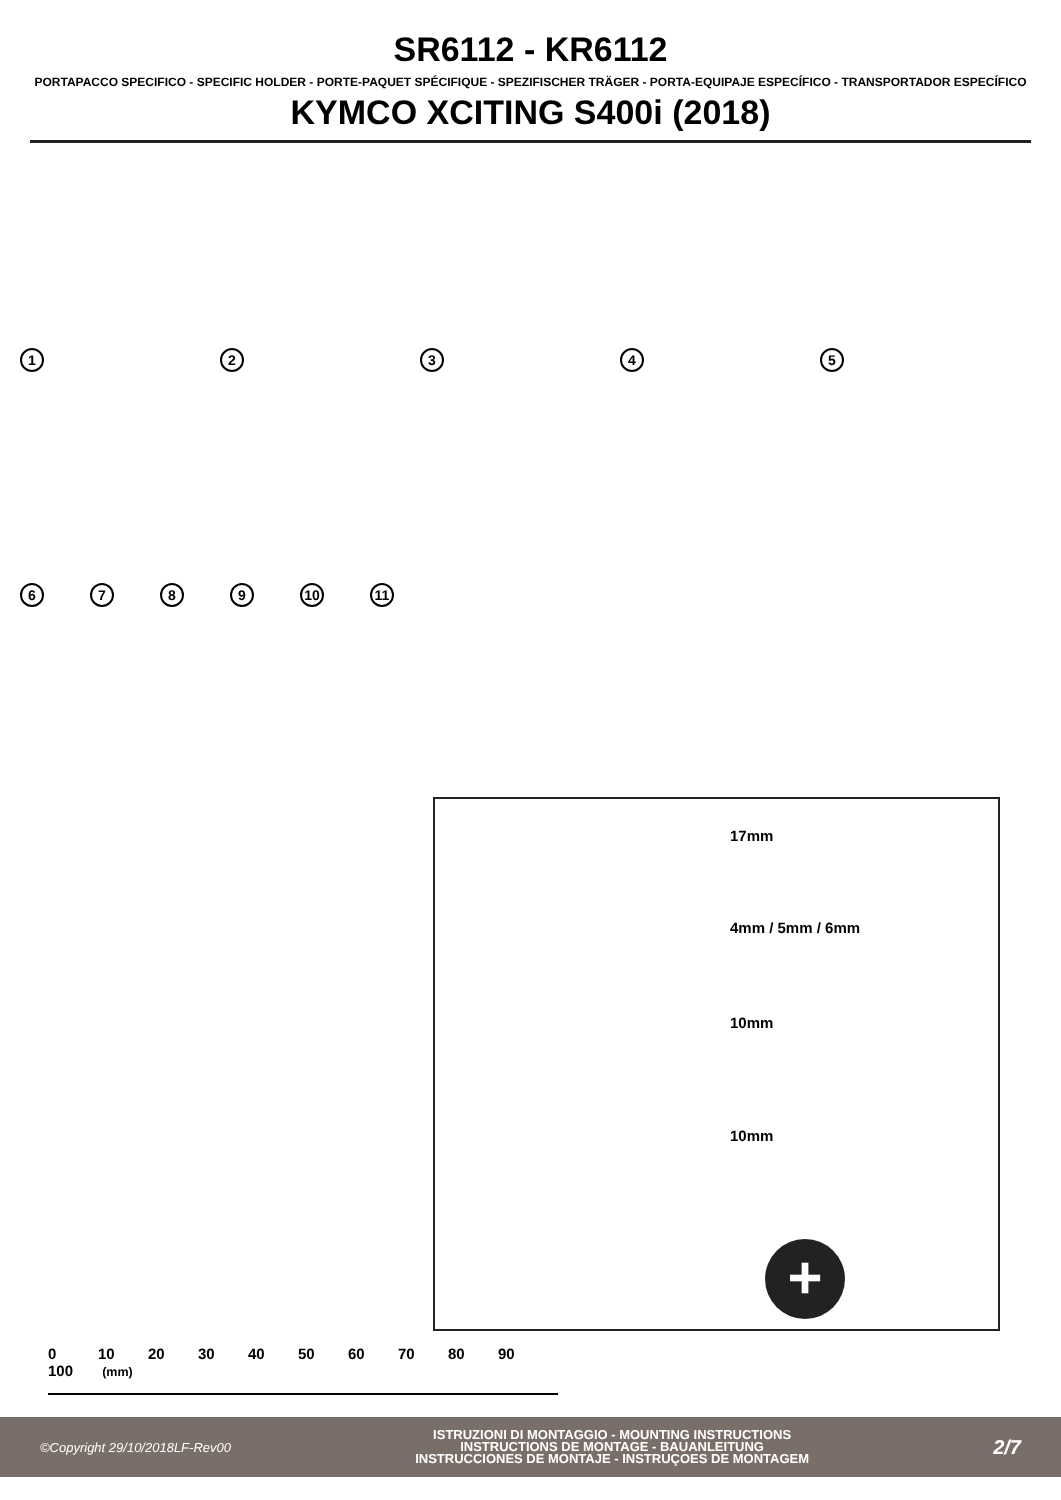SR6112 - KR6112
PORTAPACCO SPECIFICO - SPECIFIC HOLDER - PORTE-PAQUET SPÉCIFIQUE - SPEZIFISCHER TRÄGER - PORTA-EQUIPAJE ESPECÍFICO - TRANSPORTADOR ESPECÍFICO
KYMCO XCITING S400i (2018)
12345
6789 10 11
17mm
4mm / 5mm / 6mm
10mm
10mm
+
0 10 20 30 40 50 60 70 80 90 100 (mm)
©Copyright 29/10/2018LF-Rev00
ISTRUZIONI DI MONTAGGIO - MOUNTING INSTRUCTIONS
INSTRUCTIONS DE MONTAGE - BAUANLEITUNG
INSTRUCCIONES DE MONTAJE - INSTRUÇOES DE MONTAGEM
2/7